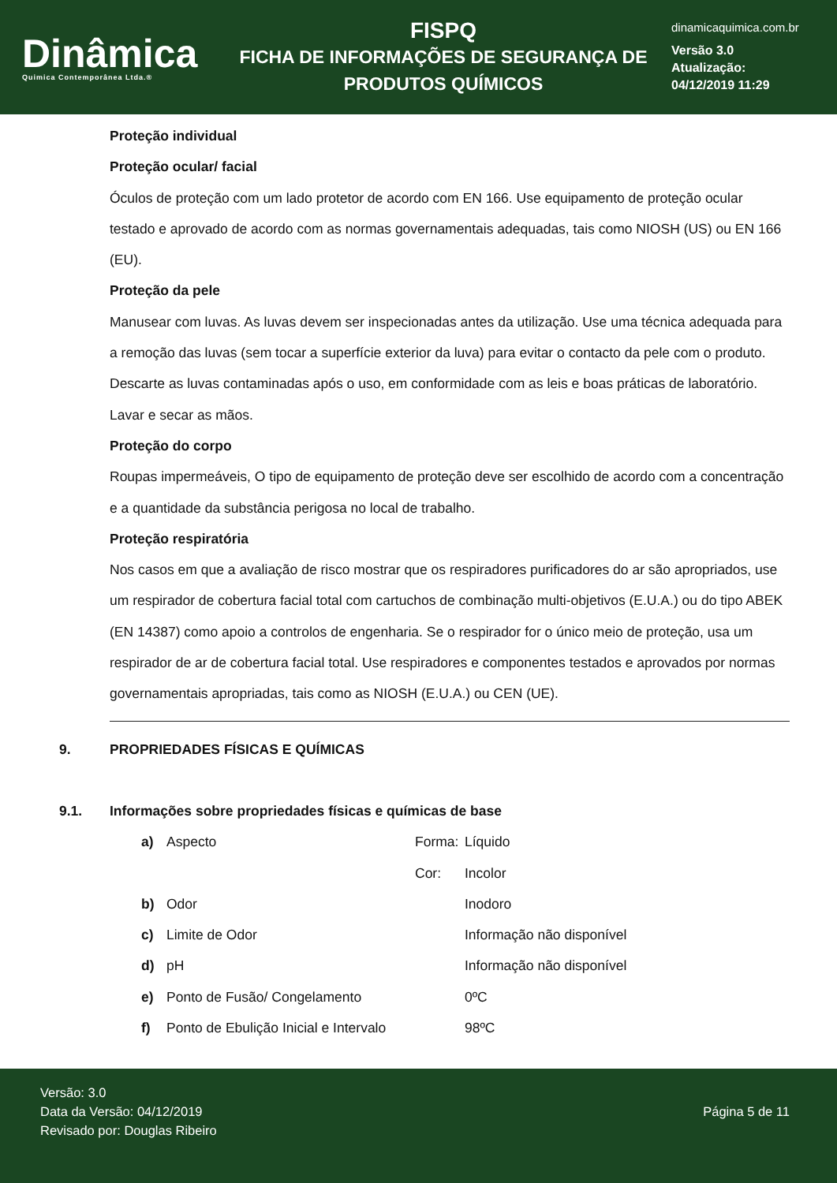Dinâmica
Quimica Contemporânea Ltda.®
FISPQ
FICHA DE INFORMAÇÕES DE SEGURANÇA DE
PRODUTOS QUÍMICOS
dinamicaquimica.com.br
Versão 3.0
Atualização:
04/12/2019 11:29
Proteção individual
Proteção ocular/ facial
Óculos de proteção com um lado protetor de acordo com EN 166. Use equipamento de proteção ocular testado e aprovado de acordo com as normas governamentais adequadas, tais como NIOSH (US) ou EN 166 (EU).
Proteção da pele
Manusear com luvas. As luvas devem ser inspecionadas antes da utilização. Use uma técnica adequada para a remoção das luvas (sem tocar a superfície exterior da luva) para evitar o contacto da pele com o produto. Descarte as luvas contaminadas após o uso, em conformidade com as leis e boas práticas de laboratório. Lavar e secar as mãos.
Proteção do corpo
Roupas impermeáveis, O tipo de equipamento de proteção deve ser escolhido de acordo com a concentração e a quantidade da substância perigosa no local de trabalho.
Proteção respiratória
Nos casos em que a avaliação de risco mostrar que os respiradores purificadores do ar são apropriados, use um respirador de cobertura facial total com cartuchos de combinação multi-objetivos (E.U.A.) ou do tipo ABEK (EN 14387) como apoio a controlos de engenharia. Se o respirador for o único meio de proteção, usa um respirador de ar de cobertura facial total. Use respiradores e componentes testados e aprovados por normas governamentais apropriadas, tais como as NIOSH (E.U.A.) ou CEN (UE).
9. PROPRIEDADES FÍSICAS E QUÍMICAS
9.1. Informações sobre propriedades físicas e químicas de base
| a) | Aspecto | Forma: | Líquido |
| | | Cor: | Incolor |
| b) | Odor | | Inodoro |
| c) | Limite de Odor | | Informação não disponível |
| d) | pH | | Informação não disponível |
| e) | Ponto de Fusão/ Congelamento | | 0ºC |
| f) | Ponto de Ebulição Inicial e Intervalo | | 98ºC |
Versão: 3.0
Data da Versão: 04/12/2019
Revisado por: Douglas Ribeiro
Página 5 de 11